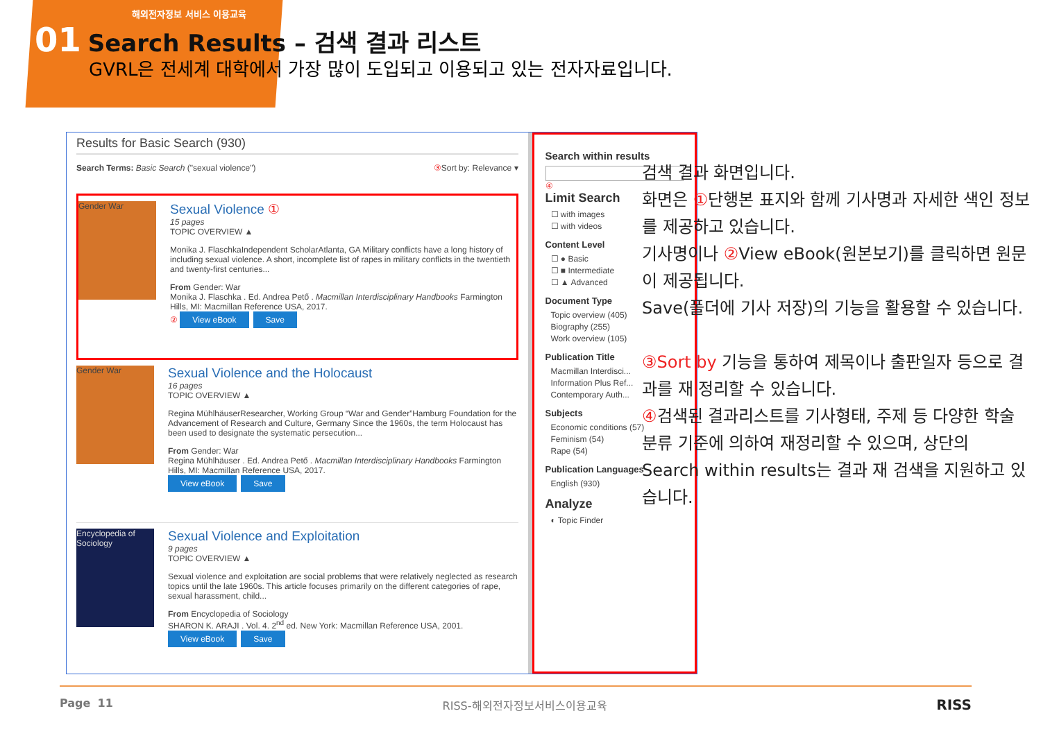해외전자정보 서비스 이용교육
01 Search Results – 검색 결과 리스트
GVRL은 전세계 대학에서 가장 많이 도입되고 이용되고 있는 전자자료입니다.
Results for Basic Search (930)
Search Terms: Basic Search ("sexual violence") ③ Sort by: Relevance ▾
Gender War
Sexual Violence ①
15 pages
TOPIC OVERVIEW ▲
Monika J. FlaschkaIndependent ScholarAtlanta, GA Military conflicts have a long history of including sexual violence. A short, incomplete list of rapes in military conflicts in the twentieth and twenty-first centuries...
From Gender: War
Monika J. Flaschka . Ed. Andrea Pető . Macmillan Interdisciplinary Handbooks Farmington Hills, MI: Macmillan Reference USA, 2017.
② View eBook Save
Gender War
Sexual Violence and the Holocaust
16 pages
TOPIC OVERVIEW ▲
Regina MühlhäuserResearcher, Working Group “War and Gender”Hamburg Foundation for the Advancement of Research and Culture, Germany Since the 1960s, the term Holocaust has been used to designate the systematic persecution...
From Gender: War
Regina Mühlhäuser . Ed. Andrea Pető . Macmillan Interdisciplinary Handbooks Farmington Hills, MI: Macmillan Reference USA, 2017.
View eBook Save
Encyclopedia of Sociology
Sexual Violence and Exploitation
9 pages
TOPIC OVERVIEW ▲
Sexual violence and exploitation are social problems that were relatively neglected as research topics until the late 1960s. This article focuses primarily on the different categories of rape, sexual harassment, child...
From Encyclopedia of Sociology
SHARON K. ARAJI . Vol. 4. 2<sup>nd</sup> ed. New York: Macmillan Reference USA, 2001.
View eBook Save
Search within results
④
Limit Search
☐ with images
☐ with videos
Content Level
☐ ● Basic
☐ ■ Intermediate
☐ ▲ Advanced
Document Type
Topic overview (405)
Biography (255)
Work overview (105)
Publication Title
Macmillan Interdisci...
Information Plus Ref...
Contemporary Auth...
Subjects
Economic conditions (57)
Feminism (54)
Rape (54)
Publication Languages
English (930)
Analyze
◐ Topic Finder
검색 결과 화면입니다.
화면은 ①단행본 표지와 함께 기사명과 자세한 색인 정보를 제공하고 있습니다.
기사명이나 ② View eBook(원본보기)를 클릭하면 원문이 제공됩니다.
Save(폴더에 기사 저장)의 기능을 활용할 수 있습니다.
③Sort by 기능을 통하여 제목이나 출판일자 등으로 결과를 재 정리할 수 있습니다.
④검색된 결과리스트를 기사형태, 주제 등 다양한 학술 분류 기준에 의하여 재정리할 수 있으며, 상단의 Search within results는 결과 재 검색을 지원하고 있습니다.
Page 11 RISS-해외전자정보서비스이용교육 RISS